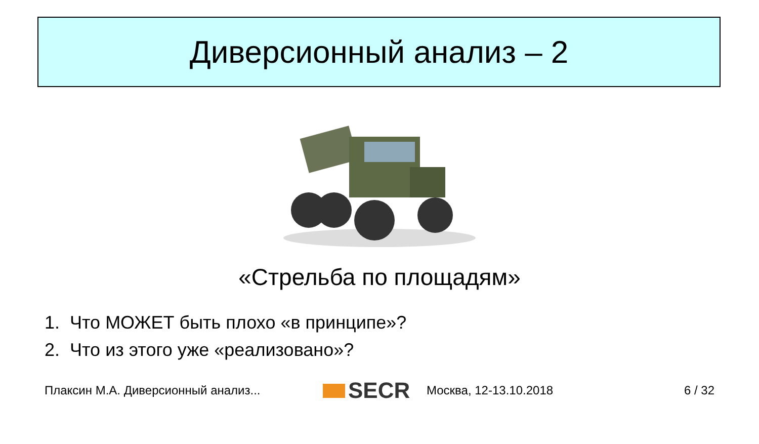Диверсионный анализ – 2
«Стрельба по площадям»
1. Что МОЖЕТ быть плохо «в принципе»?
2. Что из этого уже «реализовано»?
Плаксин М.А. Диверсионный анализ... SECR Москва, 12-13.10.2018 6 / 32